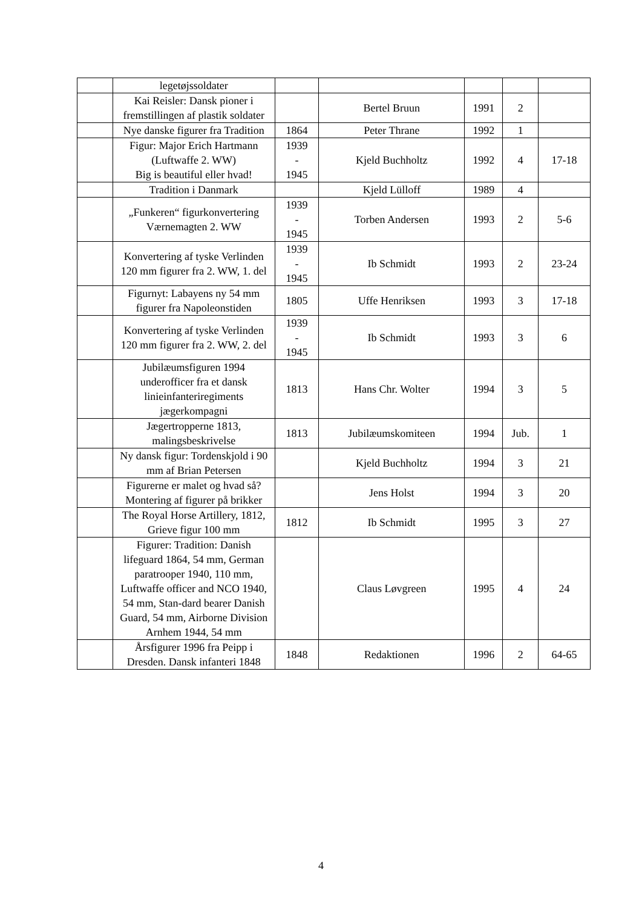| | legetøjssoldater | | | | | |
| | Kai Reisler: Dansk pioner i fremstillingen af plastik soldater | | Bertel Bruun | 1991 | 2 | |
| | Nye danske figurer fra Tradition | 1864 | Peter Thrane | 1992 | 1 | |
| | Figur: Major Erich Hartmann (Luftwaffe 2. WW) Big is beautiful eller hvad! | 1939 - 1945 | Kjeld Buchholtz | 1992 | 4 | 17-18 |
| | Tradition i Danmark | | Kjeld Lülloff | 1989 | 4 | |
| | „Funkeren“ figurkonvertering Værnemagten 2. WW | 1939 - 1945 | Torben Andersen | 1993 | 2 | 5-6 |
| | Konvertering af tyske Verlinden 120 mm figurer fra 2. WW, 1. del | 1939 - 1945 | Ib Schmidt | 1993 | 2 | 23-24 |
| | Figurnyt: Labayens ny 54 mm figurer fra Napoleonstiden | 1805 | Uffe Henriksen | 1993 | 3 | 17-18 |
| | Konvertering af tyske Verlinden 120 mm figurer fra 2. WW, 2. del | 1939 - 1945 | Ib Schmidt | 1993 | 3 | 6 |
| | Jubilæumsfiguren 1994 underofficer fra et dansk linieinfanteriregiments jægerkompagni | 1813 | Hans Chr. Wolter | 1994 | 3 | 5 |
| | Jægertropperne 1813, malingsbeskrivelse | 1813 | Jubilæumskomiteen | 1994 | Jub. | 1 |
| | Ny dansk figur: Tordenskjold i 90 mm af Brian Petersen | | Kjeld Buchholtz | 1994 | 3 | 21 |
| | Figurerne er malet og hvad så? Montering af figurer på brikker | | Jens Holst | 1994 | 3 | 20 |
| | The Royal Horse Artillery, 1812, Grieve figur 100 mm | 1812 | Ib Schmidt | 1995 | 3 | 27 |
| | Figurer: Tradition: Danish lifeguard 1864, 54 mm, German paratrooper 1940, 110 mm, Luftwaffe officer and NCO 1940, 54 mm, Stan-dard bearer Danish Guard, 54 mm, Airborne Division Arnhem 1944, 54 mm | | Claus Løvgreen | 1995 | 4 | 24 |
| | Årsfigurer 1996 fra Peipp i Dresden. Dansk infanteri 1848 | 1848 | Redaktionen | 1996 | 2 | 64-65 |
4